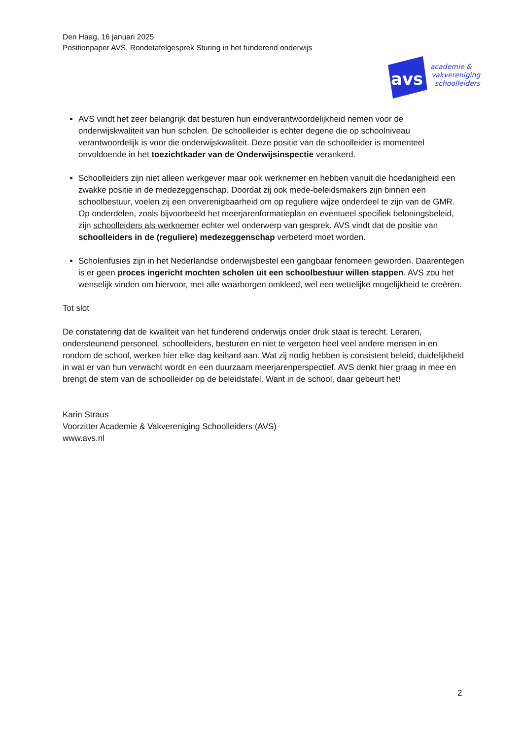Den Haag, 16 januari 2025
Positionpaper AVS, Rondetafelgesprek Sturing in het funderend onderwijs
avs
academie &
vakvereniging
schoolleiders
AVS vindt het zeer belangrijk dat besturen hun eindverantwoordelijkheid nemen voor de onderwijskwaliteit van hun scholen. De schoolleider is echter degene die op schoolniveau verantwoordelijk is voor die onderwijskwaliteit. Deze positie van de schoolleider is momenteel onvoldoende in het toezichtkader van de Onderwijsinspectie verankerd.
Schoolleiders zijn niet alleen werkgever maar ook werknemer en hebben vanuit die hoedanigheid een zwakke positie in de medezeggenschap. Doordat zij ook mede-beleidsmakers zijn binnen een schoolbestuur, voelen zij een onverenigbaarheid om op reguliere wijze onderdeel te zijn van de GMR. Op onderdelen, zoals bijvoorbeeld het meerjarenformatieplan en eventueel specifiek beloningsbeleid, zijn schoolleiders als werknemer echter wel onderwerp van gesprek. AVS vindt dat de positie van schoolleiders in de (reguliere) medezeggenschap verbeterd moet worden.
Scholenfusies zijn in het Nederlandse onderwijsbestel een gangbaar fenomeen geworden. Daarentegen is er geen proces ingericht mochten scholen uit een schoolbestuur willen stappen. AVS zou het wenselijk vinden om hiervoor, met alle waarborgen omkleed, wel een wettelijke mogelijkheid te creëren.
Tot slot
De constatering dat de kwaliteit van het funderend onderwijs onder druk staat is terecht. Leraren, ondersteunend personeel, schoolleiders, besturen en niet te vergeten heel veel andere mensen in en rondom de school, werken hier elke dag keihard aan. Wat zij nodig hebben is consistent beleid, duidelijkheid in wat er van hun verwacht wordt en een duurzaam meerjarenperspectief. AVS denkt hier graag in mee en brengt de stem van de schoolleider op de beleidstafel. Want in de school, daar gebeurt het!
Karin Straus
Voorzitter Academie & Vakvereniging Schoolleiders (AVS)
www.avs.nl
2